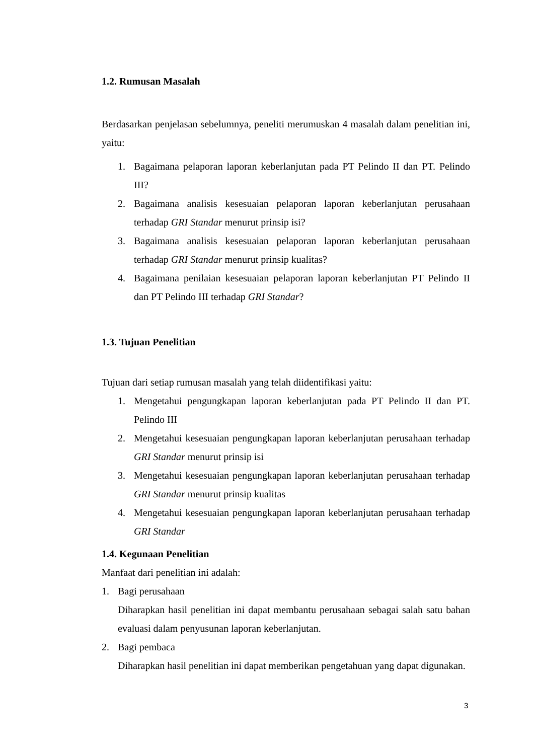1.2. Rumusan Masalah
Berdasarkan penjelasan sebelumnya, peneliti merumuskan 4 masalah dalam penelitian ini, yaitu:
1. Bagaimana pelaporan laporan keberlanjutan pada PT Pelindo II dan PT. Pelindo III?
2. Bagaimana analisis kesesuaian pelaporan laporan keberlanjutan perusahaan terhadap GRI Standar menurut prinsip isi?
3. Bagaimana analisis kesesuaian pelaporan laporan keberlanjutan perusahaan terhadap GRI Standar menurut prinsip kualitas?
4. Bagaimana penilaian kesesuaian pelaporan laporan keberlanjutan PT Pelindo II dan PT Pelindo III terhadap GRI Standar?
1.3. Tujuan Penelitian
Tujuan dari setiap rumusan masalah yang telah diidentifikasi yaitu:
1. Mengetahui pengungkapan laporan keberlanjutan pada PT Pelindo II dan PT. Pelindo III
2. Mengetahui kesesuaian pengungkapan laporan keberlanjutan perusahaan terhadap GRI Standar menurut prinsip isi
3. Mengetahui kesesuaian pengungkapan laporan keberlanjutan perusahaan terhadap GRI Standar menurut prinsip kualitas
4. Mengetahui kesesuaian pengungkapan laporan keberlanjutan perusahaan terhadap GRI Standar
1.4. Kegunaan Penelitian
Manfaat dari penelitian ini adalah:
1. Bagi perusahaan
Diharapkan hasil penelitian ini dapat membantu perusahaan sebagai salah satu bahan evaluasi dalam penyusunan laporan keberlanjutan.
2. Bagi pembaca
Diharapkan hasil penelitian ini dapat memberikan pengetahuan yang dapat digunakan.
3